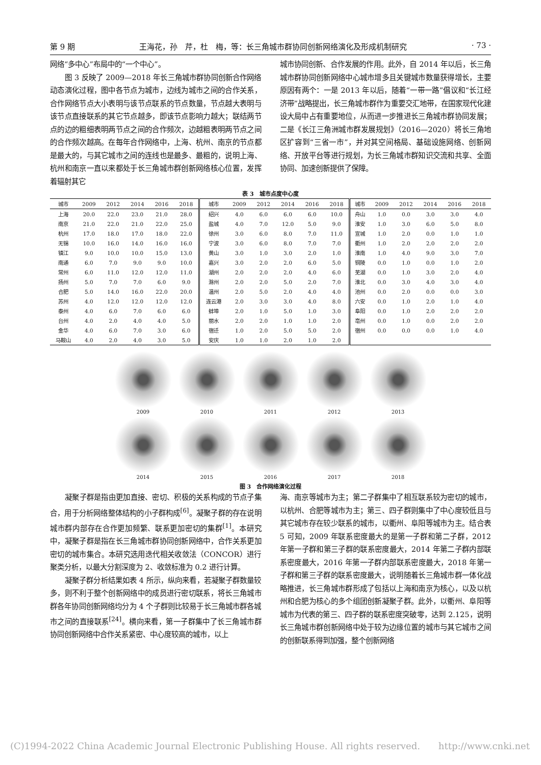第 9 期 王海花，孙　芹，杜　梅，等：长三角城市群协同创新网络演化及形成机制研究 · 73 ·
网络“多中心”布局中的“一个中心”。
图 3 反映了 2009—2018 年长三角城市群协同创新合作网络动态演化过程，图中各节点为城市，边线为城市之间的合作关系，合作网络节点大小表明与该节点联系的节点数量，节点越大表明与该节点直接联系的其它节点越多，即该节点影响力越大；联结两节点的边的粗细表明两节点之间的合作频次，边越粗表明两节点之间的合作频次越高。在每年合作网络中，上海、杭州、南京的节点都是最大的，与其它城市之间的连线也是最多、最粗的，说明上海、杭州和南京一直以来都处于长三角城市群创新网络核心位置，发挥着辐射其它
城市协同创新、合作发展的作用。此外，自 2014 年以后，长三角城市群协同创新网络中心城市增多且关键城市数量获得增长，主要原因有两个：一是 2013 年以后，随着“一带一路”倡议和“长江经济带”战略提出，长三角城市群作为重要交汇地带，在国家现代化建设大局中占有重要地位，从而进一步推进长三角城市群协同发展；二是《长江三角洲城市群发展规划》（2016—2020）将长三角地区扩容到“三省一市”，并对其空间格局、基础设施网络、创新网络、开放平台等进行规划，为长三角城市群知识交流和共享、全面协同、加速创新提供了保障。
表 3　城市点度中心度
| 城市 | 2009 | 2012 | 2014 | 2016 | 2018 | 城市 | 2009 | 2012 | 2014 | 2016 | 2018 | 城市 | 2009 | 2012 | 2014 | 2016 | 2018 |
| --- | --- | --- | --- | --- | --- | --- | --- | --- | --- | --- | --- | --- | --- | --- | --- | --- | --- |
| 上海 | 20.0 | 22.0 | 23.0 | 21.0 | 28.0 | 绍兴 | 4.0 | 6.0 | 6.0 | 6.0 | 10.0 | 舟山 | 1.0 | 0.0 | 3.0 | 3.0 | 4.0 |
| 南京 | 21.0 | 22.0 | 21.0 | 22.0 | 25.0 | 盐城 | 4.0 | 7.0 | 12.0 | 5.0 | 9.0 | 淮安 | 1.0 | 3.0 | 6.0 | 5.0 | 8.0 |
| 杭州 | 17.0 | 18.0 | 17.0 | 18.0 | 22.0 | 徐州 | 3.0 | 6.0 | 8.0 | 7.0 | 11.0 | 宣城 | 1.0 | 2.0 | 0.0 | 1.0 | 1.0 |
| 无锡 | 10.0 | 16.0 | 14.0 | 16.0 | 16.0 | 宁波 | 3.0 | 6.0 | 8.0 | 7.0 | 7.0 | 衢州 | 1.0 | 2.0 | 2.0 | 2.0 | 2.0 |
| 镇江 | 9.0 | 10.0 | 10.0 | 15.0 | 13.0 | 黄山 | 3.0 | 1.0 | 3.0 | 2.0 | 1.0 | 淮南 | 1.0 | 4.0 | 9.0 | 3.0 | 7.0 |
| 南通 | 6.0 | 7.0 | 9.0 | 9.0 | 10.0 | 嘉兴 | 3.0 | 2.0 | 2.0 | 6.0 | 5.0 | 铜陵 | 0.0 | 1.0 | 0.0 | 1.0 | 2.0 |
| 常州 | 6.0 | 11.0 | 12.0 | 12.0 | 11.0 | 湖州 | 2.0 | 2.0 | 2.0 | 4.0 | 6.0 | 芜湖 | 0.0 | 1.0 | 3.0 | 2.0 | 4.0 |
| 扬州 | 5.0 | 7.0 | 7.0 | 6.0 | 9.0 | 滁州 | 2.0 | 2.0 | 5.0 | 2.0 | 7.0 | 淮北 | 0.0 | 3.0 | 4.0 | 3.0 | 4.0 |
| 合肥 | 5.0 | 14.0 | 16.0 | 22.0 | 20.0 | 温州 | 2.0 | 5.0 | 2.0 | 4.0 | 4.0 | 池州 | 0.0 | 2.0 | 0.0 | 0.0 | 3.0 |
| 苏州 | 4.0 | 12.0 | 12.0 | 12.0 | 12.0 | 连云港 | 2.0 | 3.0 | 3.0 | 4.0 | 8.0 | 六安 | 0.0 | 1.0 | 2.0 | 1.0 | 4.0 |
| 泰州 | 4.0 | 6.0 | 7.0 | 6.0 | 6.0 | 蚌埠 | 2.0 | 1.0 | 5.0 | 1.0 | 3.0 | 阜阳 | 0.0 | 1.0 | 2.0 | 2.0 | 2.0 |
| 台州 | 4.0 | 2.0 | 4.0 | 4.0 | 5.0 | 丽水 | 2.0 | 2.0 | 1.0 | 1.0 | 2.0 | 亳州 | 0.0 | 1.0 | 0.0 | 2.0 | 2.0 |
| 金华 | 4.0 | 6.0 | 7.0 | 3.0 | 6.0 | 宿迁 | 1.0 | 2.0 | 5.0 | 5.0 | 2.0 | 宿州 | 0.0 | 0.0 | 0.0 | 1.0 | 4.0 |
| 马鞍山 | 4.0 | 2.0 | 4.0 | 3.0 | 5.0 | 安庆 | 1.0 | 1.0 | 2.0 | 1.0 | 2.0 | | | | | | |
2009
2010
2011
2012
2013
2014
2015
2016
2017
2018
图 3　合作网络演化过程
凝聚子群是指由更加直接、密切、积极的关系构成的节点子集合，用于分析网络整体结构的小子群构成<sup>[6]</sup>。凝聚子群的存在说明城市群内部存在合作更加频繁、联系更加密切的集群<sup>[1]</sup>。本研究中，凝聚子群是指在长三角城市群协同创新网络中，合作关系更加密切的城市集合。本研究选用迭代相关收敛法（CONCOR）进行聚类分析，以最大分割深度为 2、收敛标准为 0.2 进行计算。
凝聚子群分析结果如表 4 所示，纵向来看，若凝聚子群数量较多，则不利于整个创新网络中的成员进行密切联系，将长三角城市群各年协同创新网络均分为 4 个子群则比较易于长三角城市群各城市之间的直接联系<sup>[24]</sup>。横向来看，第一子群集中了长三角城市群协同创新网络中合作关系紧密、中心度较高的城市，以上
海、南京等城市为主；第二子群集中了相互联系较为密切的城市，以杭州、合肥等城市为主；第三、四子群则集中了中心度较低且与其它城市存在较少联系的城市，以衢州、阜阳等城市为主。结合表 5 可知，2009 年联系密度最大的是第一子群和第二子群，2012 年第一子群和第三子群的联系密度最大，2014 年第二子群内部联系密度最大，2016 年第一子群内部联系密度最大，2018 年第一子群和第三子群的联系密度最大，说明随着长三角城市群一体化战略推进，长三角城市群形成了包括以上海和南京为核心，以及以杭州和合肥为核心的多个组团创新凝聚子群。此外，以衢州、阜阳等城市为代表的第三、四子群的联系密度突破零，达到 2.125，说明长三角城市群创新网络中处于较为边缘位置的城市与其它城市之间的创新联系得到加强，整个创新网络
(C)1994-2022 China Academic Journal Electronic Publishing House. All rights reserved.　　http://www.cnki.net